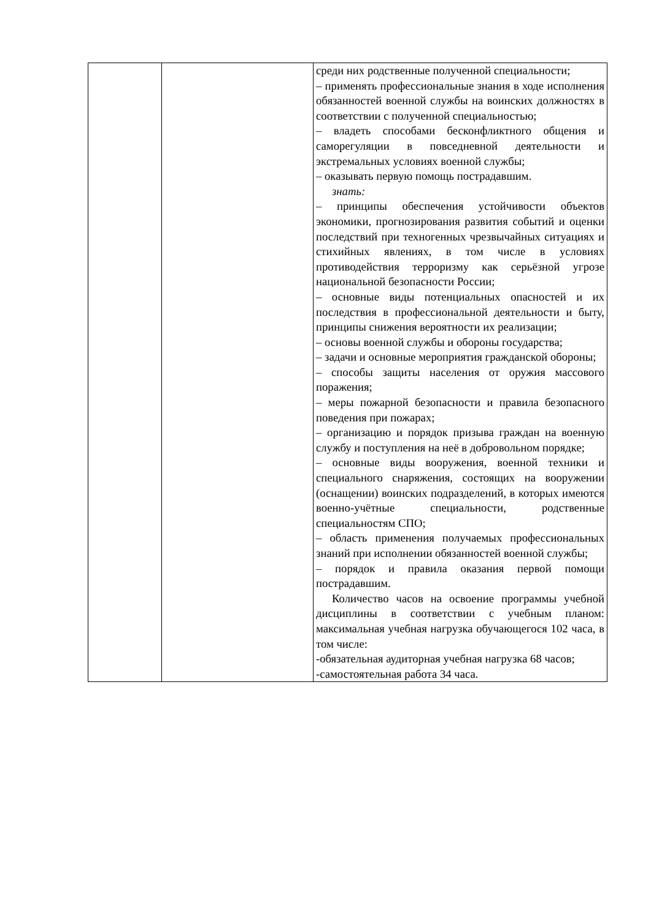| | | среди них родственные полученной специальности; – применять профессиональные знания в ходе исполнения обязанностей военной службы на воинских должностях в соответствии с полученной специальностью; – владеть способами бесконфликтного общения и саморегуляции в повседневной деятельности и экстремальных условиях военной службы; – оказывать первую помощь пострадавшим. знать: – принципы обеспечения устойчивости объектов экономики, прогнозирования развития событий и оценки последствий при техногенных чрезвычайных ситуациях и стихийных явлениях, в том числе в условиях противодействия терроризму как серьёзной угрозе национальной безопасности России; – основные виды потенциальных опасностей и их последствия в профессиональной деятельности и быту, принципы снижения вероятности их реализации; – основы военной службы и обороны государства; – задачи и основные мероприятия гражданской обороны; – способы защиты населения от оружия массового поражения; – меры пожарной безопасности и правила безопасного поведения при пожарах; – организацию и порядок призыва граждан на военную службу и поступления на неё в добровольном порядке; – основные виды вооружения, военной техники и специального снаряжения, состоящих на вооружении (оснащении) воинских подразделений, в которых имеются военно-учётные специальности, родственные специальностям СПО; – область применения получаемых профессиональных знаний при исполнении обязанностей военной службы; – порядок и правила оказания первой помощи пострадавшим. Количество часов на освоение программы учебной дисциплины в соответствии с учебным планом: максимальная учебная нагрузка обучающегося 102 часа, в том числе: -обязательная аудиторная учебная нагрузка 68 часов; -самостоятельная работа 34 часа. |